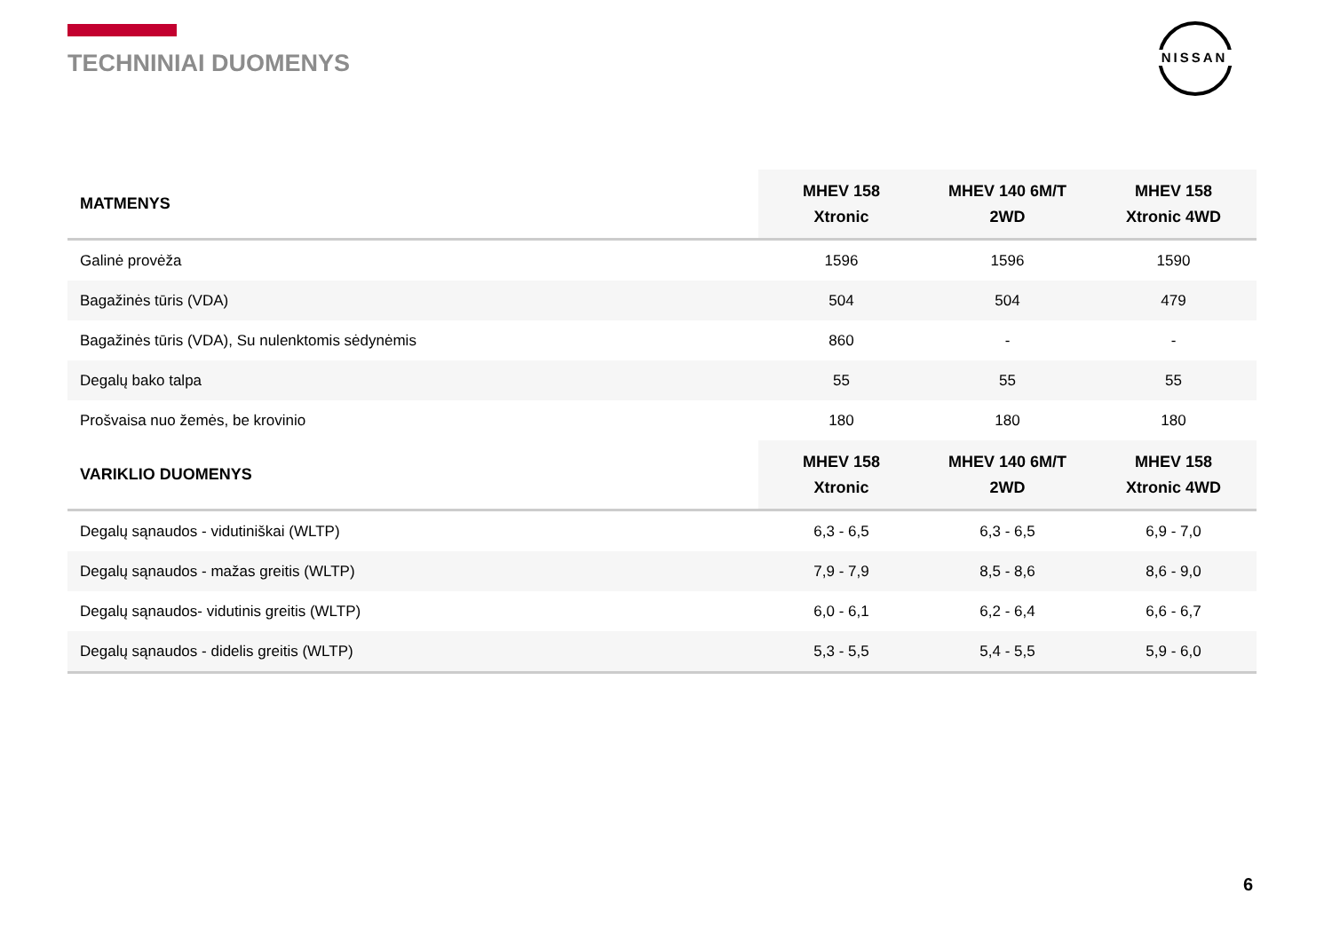TECHNINIAI DUOMENYS
NISSAN
| MATMENYS | MHEV 158 Xtronic | MHEV 140 6M/T 2WD | MHEV 158 Xtronic 4WD |
| --- | --- | --- | --- |
| Galinė provėža | 1596 | 1596 | 1590 |
| Bagažinės tūris (VDA) | 504 | 504 | 479 |
| Bagažinės tūris (VDA), Su nulenktomis sėdynėmis | 860 | - | - |
| Degalų bako talpa | 55 | 55 | 55 |
| Prošvaisa nuo žemės, be krovinio | 180 | 180 | 180 |
| VARIKLIO DUOMENYS | MHEV 158 Xtronic | MHEV 140 6M/T 2WD | MHEV 158 Xtronic 4WD |
| Degalų sąnaudos - vidutiniškai (WLTP) | 6,3 - 6,5 | 6,3 - 6,5 | 6,9 - 7,0 |
| Degalų sąnaudos - mažas greitis (WLTP) | 7,9 - 7,9 | 8,5 - 8,6 | 8,6 - 9,0 |
| Degalų sąnaudos- vidutinis greitis (WLTP) | 6,0 - 6,1 | 6,2 - 6,4 | 6,6 - 6,7 |
| Degalų sąnaudos - didelis greitis (WLTP) | 5,3 - 5,5 | 5,4 - 5,5 | 5,9 - 6,0 |
6